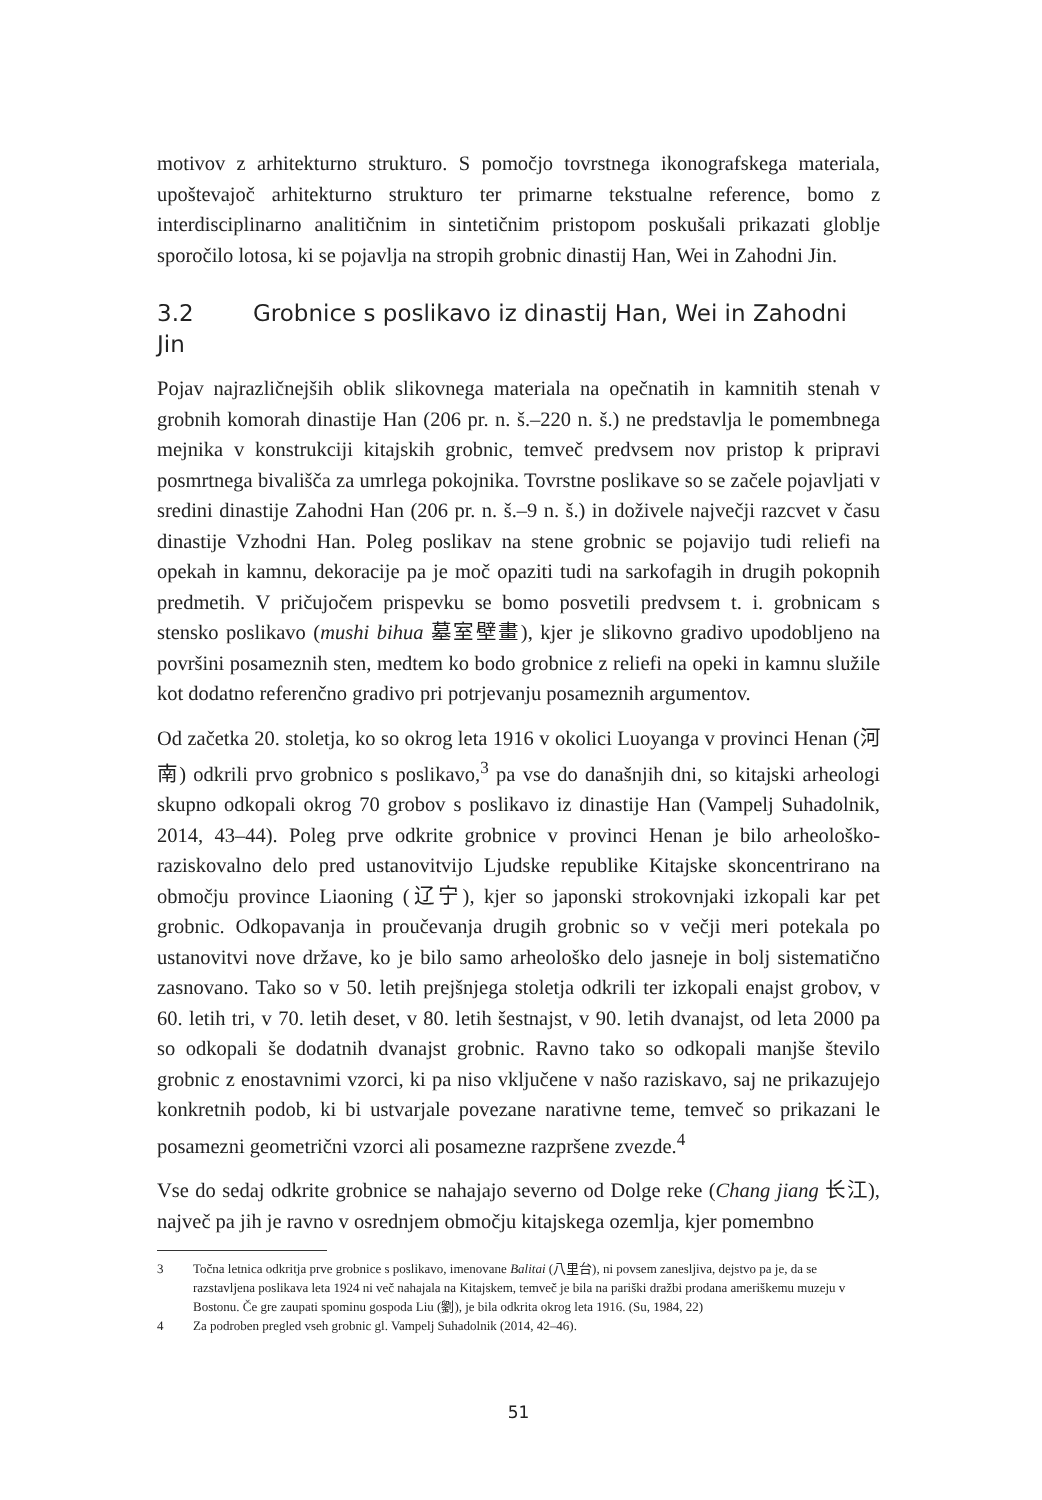motivov z arhitekturno strukturo. S pomočjo tovrstnega ikonografskega materiala, upoštevajoč arhitekturno strukturo ter primarne tekstualne reference, bomo z interdisciplinarno analitičnim in sintetičnim pristopom poskušali prikazati globlje sporočilo lotosa, ki se pojavlja na stropih grobnic dinastij Han, Wei in Zahodni Jin.
3.2 Grobnice s poslikavo iz dinastij Han, Wei in Zahodni Jin
Pojav najrazličnejših oblik slikovnega materiala na opečnatih in kamnitih stenah v grobnih komorah dinastije Han (206 pr. n. š.–220 n. š.) ne predstavlja le pomembnega mejnika v konstrukciji kitajskih grobnic, temveč predvsem nov pristop k pripravi posmrtnega bivališča za umrlega pokojnika. Tovrstne poslikave so se začele pojavljati v sredini dinastije Zahodni Han (206 pr. n. š.–9 n. š.) in doživele največji razcvet v času dinastije Vzhodni Han. Poleg poslikav na stene grobnic se pojavijo tudi reliefi na opekah in kamnu, dekoracije pa je moč opaziti tudi na sarkofagih in drugih pokopnih predmetih. V pričujočem prispevku se bomo posvetili predvsem t. i. grobnicam s stensko poslikavo (mushi bihua 墓室壁畫), kjer je slikovno gradivo upodobljeno na površini posameznih sten, medtem ko bodo grobnice z reliefi na opeki in kamnu služile kot dodatno referenčno gradivo pri potrjevanju posameznih argumentov.
Od začetka 20. stoletja, ko so okrog leta 1916 v okolici Luoyanga v provinci Henan (河南) odkrili prvo grobnico s poslikavo,<sup>3</sup> pa vse do današnjih dni, so kitajski arheologi skupno odkopali okrog 70 grobov s poslikavo iz dinastije Han (Vampelj Suhadolnik, 2014, 43–44). Poleg prve odkrite grobnice v provinci Henan je bilo arheološko-raziskovalno delo pred ustanovitvijo Ljudske republike Kitajske skoncentrirano na območju province Liaoning (辽宁), kjer so japonski strokovnjaki izkopali kar pet grobnic. Odkopavanja in proučevanja drugih grobnic so v večji meri potekala po ustanovitvi nove države, ko je bilo samo arheološko delo jasneje in bolj sistematično zasnovano. Tako so v 50. letih prejšnjega stoletja odkrili ter izkopali enajst grobov, v 60. letih tri, v 70. letih deset, v 80. letih šestnajst, v 90. letih dvanajst, od leta 2000 pa so odkopali še dodatnih dvanajst grobnic. Ravno tako so odkopali manjše število grobnic z enostavnimi vzorci, ki pa niso vključene v našo raziskavo, saj ne prikazujejo konkretnih podob, ki bi ustvarjale povezane narativne teme, temveč so prikazani le posamezni geometrični vzorci ali posamezne razpršene zvezde.<sup>4</sup>
Vse do sedaj odkrite grobnice se nahajajo severno od Dolge reke (Chang jiang 长江), največ pa jih je ravno v osrednjem območju kitajskega ozemlja, kjer pomembno
3 Točna letnica odkritja prve grobnice s poslikavo, imenovane Balitai (八里台), ni povsem zanesljiva, dejstvo pa je, da se razstavljena poslikava leta 1924 ni več nahajala na Kitajskem, temveč je bila na pariški dražbi prodana ameriškemu muzeju v Bostonu. Če gre zaupati spominu gospoda Liu (劉), je bila odkrita okrog leta 1916. (Su, 1984, 22)
4 Za podroben pregled vseh grobnic gl. Vampelj Suhadolnik (2014, 42–46).
51